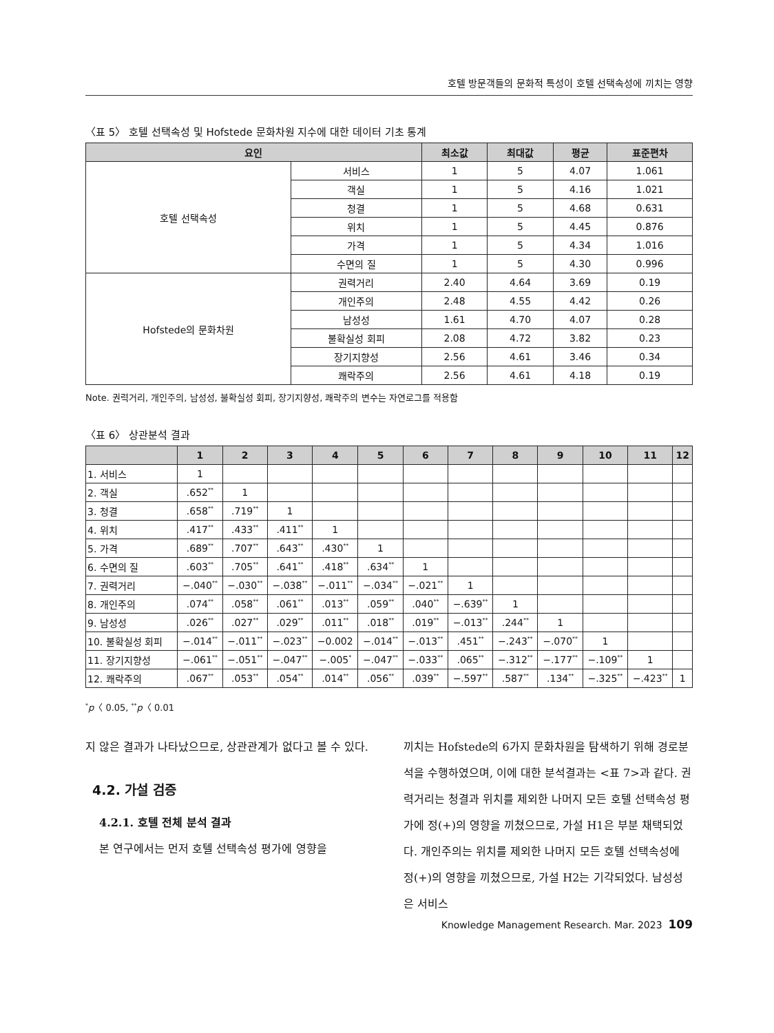호텔 방문객들의 문화적 특성이 호텔 선택속성에 끼치는 영향
〈표 5〉 호텔 선택속성 및 Hofstede 문화차원 지수에 대한 데이터 기초 통계
| 요인 | | 최소값 | 최대값 | 평균 | 표준편차 |
| --- | --- | --- | --- | --- | --- |
| 호텔 선택속성 | 서비스 | 1 | 5 | 4.07 | 1.061 |
| | 객실 | 1 | 5 | 4.16 | 1.021 |
| | 청결 | 1 | 5 | 4.68 | 0.631 |
| | 위치 | 1 | 5 | 4.45 | 0.876 |
| | 가격 | 1 | 5 | 4.34 | 1.016 |
| | 수면의 질 | 1 | 5 | 4.30 | 0.996 |
| Hofstede의 문화차원 | 권력거리 | 2.40 | 4.64 | 3.69 | 0.19 |
| | 개인주의 | 2.48 | 4.55 | 4.42 | 0.26 |
| | 남성성 | 1.61 | 4.70 | 4.07 | 0.28 |
| | 불확실성 회피 | 2.08 | 4.72 | 3.82 | 0.23 |
| | 장기지향성 | 2.56 | 4.61 | 3.46 | 0.34 |
| | 쾌락주의 | 2.56 | 4.61 | 4.18 | 0.19 |
Note. 권력거리, 개인주의, 남성성, 불확실성 회피, 장기지향성, 쾌락주의 변수는 자연로그를 적용함
〈표 6〉 상관분석 결과
| | 1 | 2 | 3 | 4 | 5 | 6 | 7 | 8 | 9 | 10 | 11 | 12 |
| --- | --- | --- | --- | --- | --- | --- | --- | --- | --- | --- | --- | --- |
| 1. 서비스 | 1 | | | | | | | | | | | |
| 2. 객실 | .652<sup>**</sup> | 1 | | | | | | | | | | |
| 3. 청결 | .658<sup>**</sup> | .719<sup>**</sup> | 1 | | | | | | | | | |
| 4. 위치 | .417<sup>**</sup> | .433<sup>**</sup> | .411<sup>**</sup> | 1 | | | | | | | | |
| 5. 가격 | .689<sup>**</sup> | .707<sup>**</sup> | .643<sup>**</sup> | .430<sup>**</sup> | 1 | | | | | | | |
| 6. 수면의 질 | .603<sup>**</sup> | .705<sup>**</sup> | .641<sup>**</sup> | .418<sup>**</sup> | .634<sup>**</sup> | 1 | | | | | | |
| 7. 권력거리 | −.040<sup>**</sup> | −.030<sup>**</sup> | −.038<sup>**</sup> | −.011<sup>**</sup> | −.034<sup>**</sup> | −.021<sup>**</sup> | 1 | | | | | |
| 8. 개인주의 | .074<sup>**</sup> | .058<sup>**</sup> | .061<sup>**</sup> | .013<sup>**</sup> | .059<sup>**</sup> | .040<sup>**</sup> | −.639<sup>**</sup> | 1 | | | | |
| 9. 남성성 | .026<sup>**</sup> | .027<sup>**</sup> | .029<sup>**</sup> | .011<sup>**</sup> | .018<sup>**</sup> | .019<sup>**</sup> | −.013<sup>**</sup> | .244<sup>**</sup> | 1 | | | |
| 10. 불확실성 회피 | −.014<sup>**</sup> | −.011<sup>**</sup> | −.023<sup>**</sup> | −0.002 | −.014<sup>**</sup> | −.013<sup>**</sup> | .451<sup>**</sup> | −.243<sup>**</sup> | −.070<sup>**</sup> | 1 | | |
| 11. 장기지향성 | −.061<sup>**</sup> | −.051<sup>**</sup> | −.047<sup>**</sup> | −.005<sup>*</sup> | −.047<sup>**</sup> | −.033<sup>**</sup> | .065<sup>**</sup> | −.312<sup>**</sup> | −.177<sup>**</sup> | −.109<sup>**</sup> | 1 | |
| 12. 쾌락주의 | .067<sup>**</sup> | .053<sup>**</sup> | .054<sup>**</sup> | .014<sup>**</sup> | .056<sup>**</sup> | .039<sup>**</sup> | −.597<sup>**</sup> | .587<sup>**</sup> | .134<sup>**</sup> | −.325<sup>**</sup> | −.423<sup>**</sup> | 1 |
<sup>*</sup> p〈 0.05, <sup>**</sup>p〈 0.01
지 않은 결과가 나타났으므로, 상관관계가 없다고 볼 수 있다.
4.2. 가설 검증
4.2.1. 호텔 전체 분석 결과
본 연구에서는 먼저 호텔 선택속성 평가에 영향을
끼치는 Hofstede의 6가지 문화차원을 탐색하기 위해 경로분석을 수행하였으며, 이에 대한 분석결과는 <표 7>과 같다. 권력거리는 청결과 위치를 제외한 나머지 모든 호텔 선택속성 평가에 정(+)의 영향을 끼쳤으므로, 가설 H1은 부분 채택되었다. 개인주의는 위치를 제외한 나머지 모든 호텔 선택속성에 정(+)의 영향을 끼쳤으므로, 가설 H2는 기각되었다. 남성성은 서비스
Knowledge Management Research. Mar. 2023 109